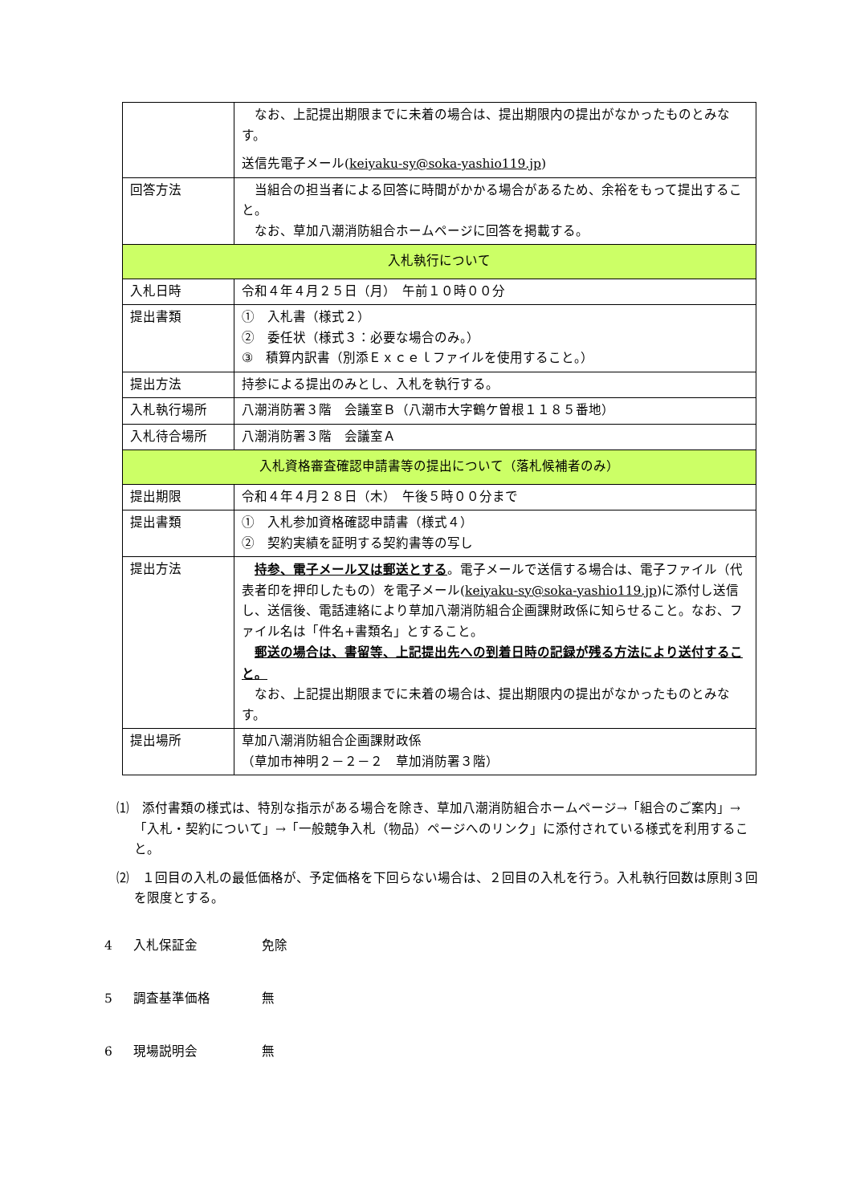| | なお、上記提出期限までに未着の場合は、提出期限内の提出がなかったものとみなす。 送信先電子メール( keiyaku-sy@soka-yashio119.jp ) |
| 回答方法 | 当組合の担当者による回答に時間がかかる場合があるため、余裕をもって提出すること。 なお、草加八潮消防組合ホームページに回答を掲載する。 |
| 入札執行について | |
| 入札日時 | 令和４年４月２５日（月） 午前１０時００分 |
| 提出書類 | ① 入札書（様式２） ② 委任状（様式３：必要な場合のみ。） ③ 積算内訳書（別添Ｅｘｃｅｌファイルを使用すること。） |
| 提出方法 | 持参による提出のみとし、入札を執行する。 |
| 入札執行場所 | 八潮消防署３階 会議室Ｂ（八潮市大字鶴ケ曽根１１８５番地） |
| 入札待合場所 | 八潮消防署３階 会議室Ａ |
| 入札資格審査確認申請書等の提出について（落札候補者のみ） | |
| 提出期限 | 令和４年４月２８日（木） 午後５時００分まで |
| 提出書類 | ① 入札参加資格確認申請書（様式４） ② 契約実績を証明する契約書等の写し |
| 提出方法 | 持参、電子メール又は郵送とする 。電子メールで送信する場合は、電子ファイル（代表者印を押印したもの）を電子メール( keiyaku-sy@soka-yashio119.jp )に添付し送信し、送信後、電話連絡により草加八潮消防組合企画課財政係に知らせること。なお、ファイル名は「件名+書類名」とすること。 郵送の場合は、書留等、上記提出先への到着日時の記録が残る方法により送付すること。 なお、上記提出期限までに未着の場合は、提出期限内の提出がなかったものとみなす。 |
| 提出場所 | 草加八潮消防組合企画課財政係 （草加市神明２－２－２ 草加消防署３階） |
⑴　添付書類の様式は、特別な指示がある場合を除き、草加八潮消防組合ホームページ→「組合のご案内」→「入札・契約について」→「一般競争入札（物品）ページへのリンク」に添付されている様式を利用すること。
⑵　１回目の入札の最低価格が、予定価格を下回らない場合は、２回目の入札を行う。入札執行回数は原則３回を限度とする。
4 入札保証金 免除
5 調査基準価格 無
6 現場説明会 無